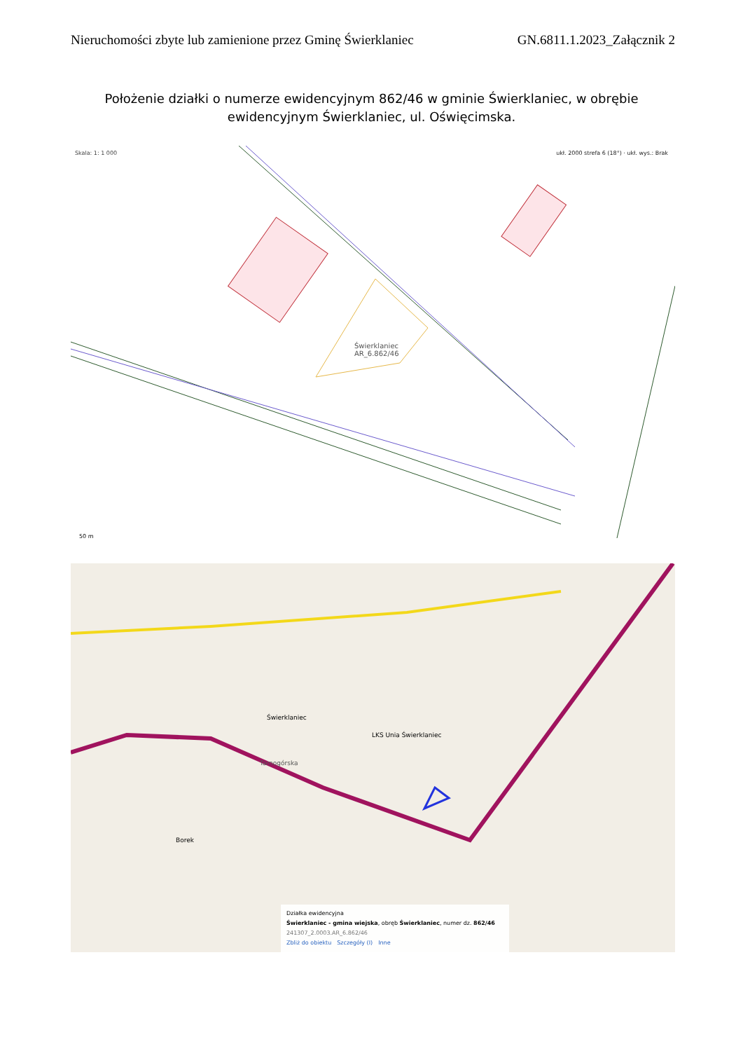Nieruchomości zbyte lub zamienione przez Gminę Świerklaniec GN.6811.1.2023_Załącznik 2
Położenie działki o numerze ewidencyjnym 862/46 w gminie Świerklaniec, w obrębie ewidencyjnym Świerklaniec, ul. Oświęcimska.
Skala: 1: 1 000
ukł. 2000 strefa 6 (18°) · ukł. wys.: Brak
Świerklaniec
AR_6.862/46
50 m
Świerklaniec
LKS Unia Świerklaniec
Tarnogórska
Borek
Działka ewidencyjna
Świerklaniec - gmina wiejska, obręb Świerklaniec, numer dz. 862/46
241307_2.0003.AR_6.862/46
Zbliż do obiektu Szczegóły (I) Inne